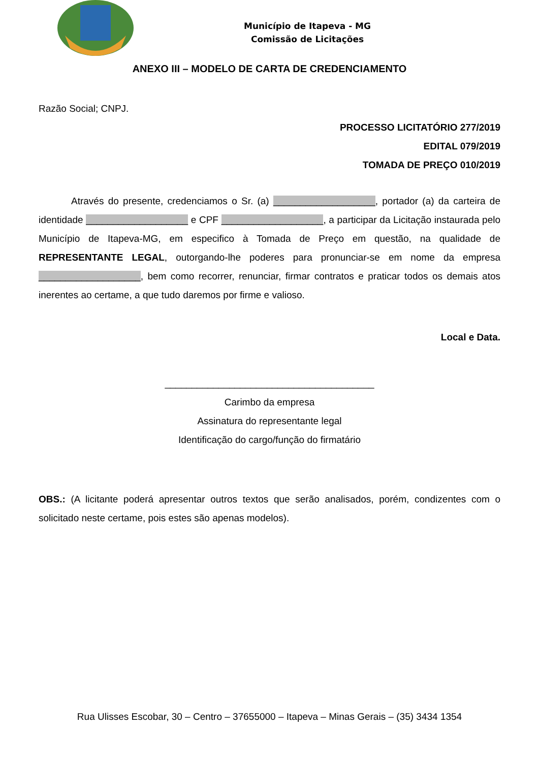Município de Itapeva - MG
Comissão de Licitações
ANEXO III – MODELO DE CARTA DE CREDENCIAMENTO
Razão Social; CNPJ.
PROCESSO LICITATÓRIO 277/2019
EDITAL 079/2019
TOMADA DE PREÇO 010/2019
Através do presente, credenciamos o Sr. (a) ___________________, portador (a) da carteira de identidade ___________________ e CPF ___________________, a participar da Licitação instaurada pelo Município de Itapeva-MG, em especifico à Tomada de Preço em questão, na qualidade de REPRESENTANTE LEGAL, outorgando-lhe poderes para pronunciar-se em nome da empresa ___________________, bem como recorrer, renunciar, firmar contratos e praticar todos os demais atos inerentes ao certame, a que tudo daremos por firme e valioso.
Local e Data.
_______________________________________
Carimbo da empresa
Assinatura do representante legal
Identificação do cargo/função do firmatário
OBS.: (A licitante poderá apresentar outros textos que serão analisados, porém, condizentes com o solicitado neste certame, pois estes são apenas modelos).
Rua Ulisses Escobar, 30 – Centro – 37655000 – Itapeva – Minas Gerais – (35) 3434 1354